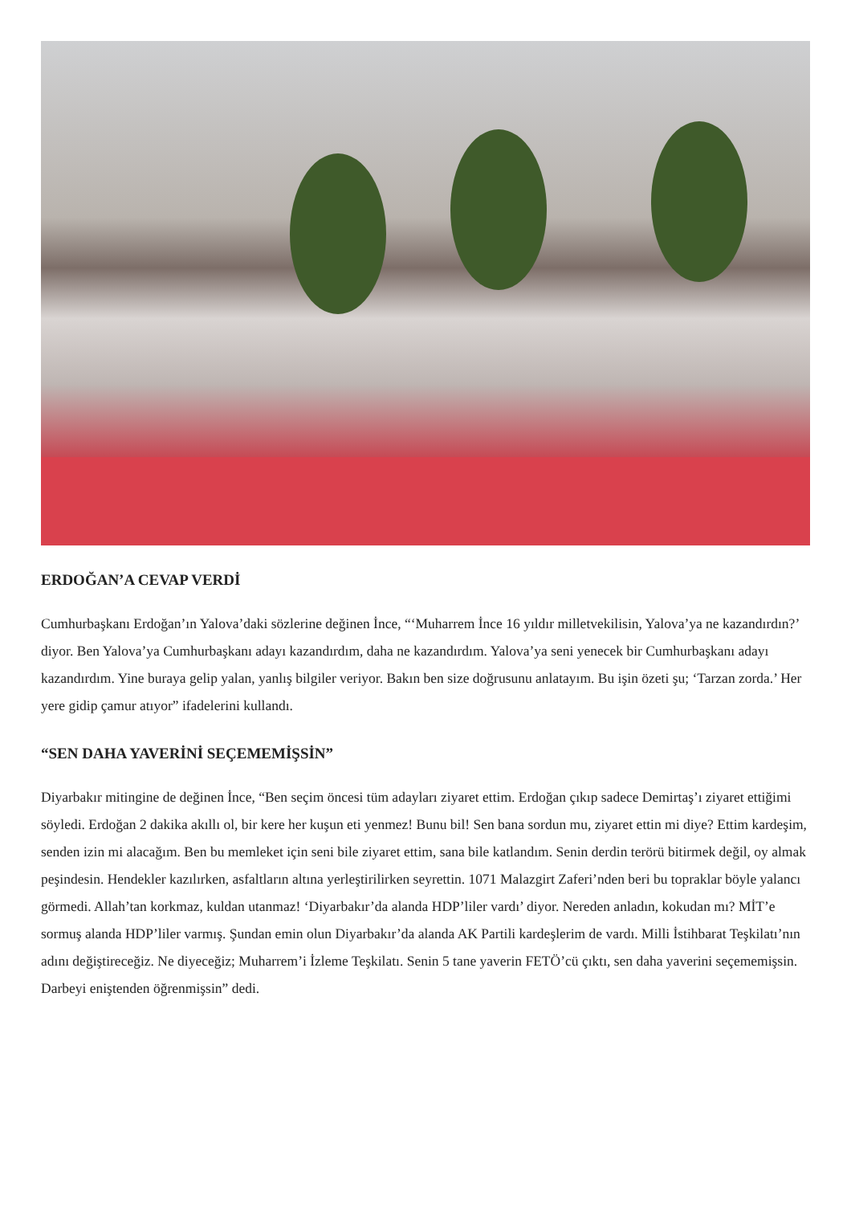ERDOĞAN’A CEVAP VERDİ
Cumhurbaşkanı Erdoğan’ın Yalova’daki sözlerine değinen İnce, “‘Muharrem İnce 16 yıldır milletvekilisin, Yalova’ya ne kazandırdın?’ diyor. Ben Yalova’ya Cumhurbaşkanı adayı kazandırdım, daha ne kazandırdım. Yalova’ya seni yenecek bir Cumhurbaşkanı adayı kazandırdım. Yine buraya gelip yalan, yanlış bilgiler veriyor. Bakın ben size doğrusunu anlatayım. Bu işin özeti şu; ‘Tarzan zorda.’ Her yere gidip çamur atıyor” ifadelerini kullandı.
“SEN DAHA YAVERİNİ SEÇEMEMİŞSİN”
Diyarbakır mitingine de değinen İnce, “Ben seçim öncesi tüm adayları ziyaret ettim. Erdoğan çıkıp sadece Demirtaş’ı ziyaret ettiğimi söyledi. Erdoğan 2 dakika akıllı ol, bir kere her kuşun eti yenmez! Bunu bil! Sen bana sordun mu, ziyaret ettin mi diye? Ettim kardeşim, senden izin mi alacağım. Ben bu memleket için seni bile ziyaret ettim, sana bile katlandım. Senin derdin terörü bitirmek değil, oy almak peşindesin. Hendekler kazılırken, asfaltların altına yerleştirilirken seyrettin. 1071 Malazgirt Zaferi’nden beri bu topraklar böyle yalancı görmedi. Allah’tan korkmaz, kuldan utanmaz! ‘Diyarbakır’da alanda HDP’liler vardı’ diyor. Nereden anladın, kokudan mı? MİT’e sormuş alanda HDP’liler varmış. Şundan emin olun Diyarbakır’da alanda AK Partili kardeşlerim de vardı. Milli İstihbarat Teşkilatı’nın adını değiştireceğiz. Ne diyeceğiz; Muharrem’i İzleme Teşkilatı. Senin 5 tane yaverin FETÖ’cü çıktı, sen daha yaverini seçememişsin. Darbeyi eniştenden öğrenmişsin” dedi.